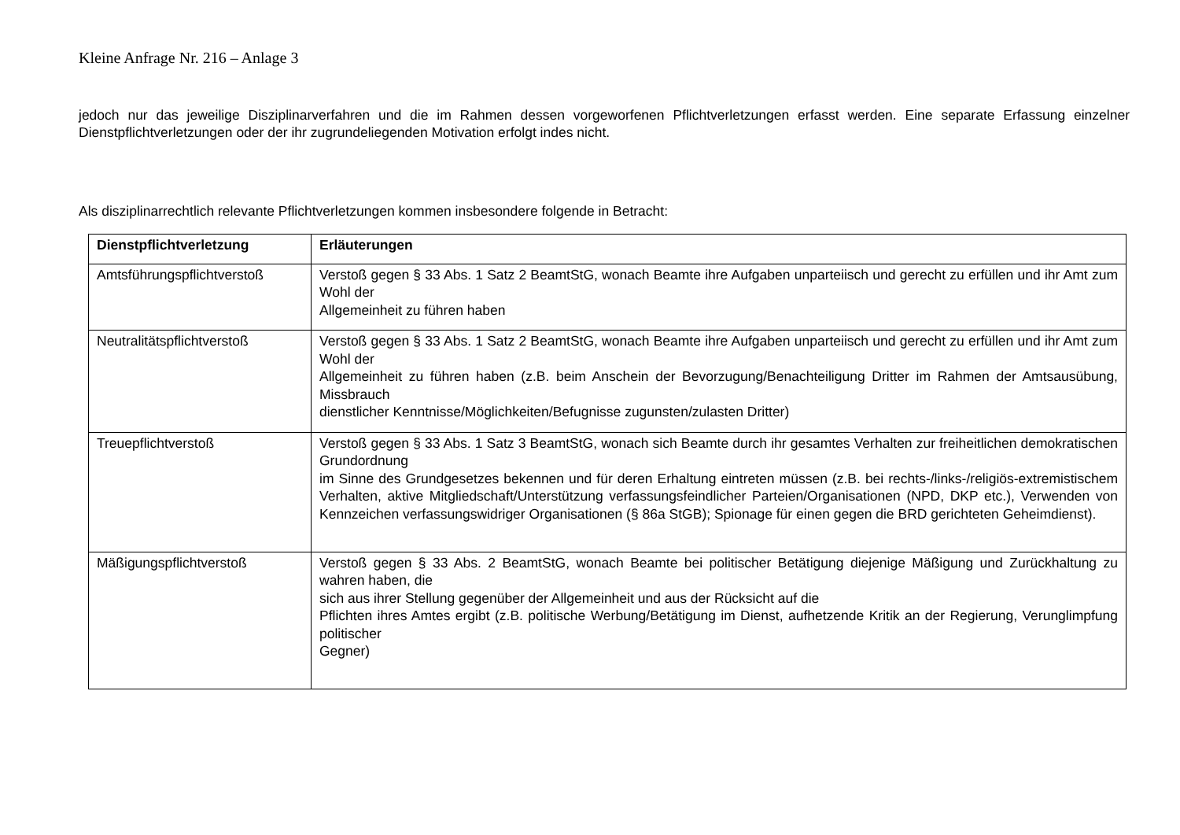Kleine Anfrage Nr. 216 – Anlage 3
jedoch nur das jeweilige Disziplinarverfahren und die im Rahmen dessen vorgeworfenen Pflichtverletzungen erfasst werden. Eine separate Erfassung einzelner Dienstpflichtverletzungen oder der ihr zugrundeliegenden Motivation erfolgt indes nicht.
Als disziplinarrechtlich relevante Pflichtverletzungen kommen insbesondere folgende in Betracht:
| Dienstpflichtverletzung | Erläuterungen |
| --- | --- |
| Amtsführungspflichtverstoß | Verstoß gegen § 33 Abs. 1 Satz 2 BeamtStG, wonach Beamte ihre Aufgaben unparteiisch und gerecht zu erfüllen und ihr Amt zum Wohl der Allgemeinheit zu führen haben |
| Neutralitätspflichtverstoß | Verstoß gegen § 33 Abs. 1 Satz 2 BeamtStG, wonach Beamte ihre Aufgaben unparteiisch und gerecht zu erfüllen und ihr Amt zum Wohl der Allgemeinheit zu führen haben (z.B. beim Anschein der Bevorzugung/Benachteiligung Dritter im Rahmen der Amtsausübung, Missbrauch dienstlicher Kenntnisse/Möglichkeiten/Befugnisse zugunsten/zulasten Dritter) |
| Treuepflichtverstoß | Verstoß gegen § 33 Abs. 1 Satz 3 BeamtStG, wonach sich Beamte durch ihr gesamtes Verhalten zur freiheitlichen demokratischen Grundordnung im Sinne des Grundgesetzes bekennen und für deren Erhaltung eintreten müssen (z.B. bei rechts-/links-/religiös-extremistischem Verhalten, aktive Mitgliedschaft/Unterstützung verfassungsfeindlicher Parteien/Organisationen (NPD, DKP etc.), Verwenden von Kennzeichen verfassungswidriger Organisationen (§ 86a StGB); Spionage für einen gegen die BRD gerichteten Geheimdienst). |
| Mäßigungspflichtverstoß | Verstoß gegen § 33 Abs. 2 BeamtStG, wonach Beamte bei politischer Betätigung diejenige Mäßigung und Zurückhaltung zu wahren haben, die sich aus ihrer Stellung gegenüber der Allgemeinheit und aus der Rücksicht auf die Pflichten ihres Amtes ergibt (z.B. politische Werbung/Betätigung im Dienst, aufhetzende Kritik an der Regierung, Verunglimpfung politischer Gegner) |